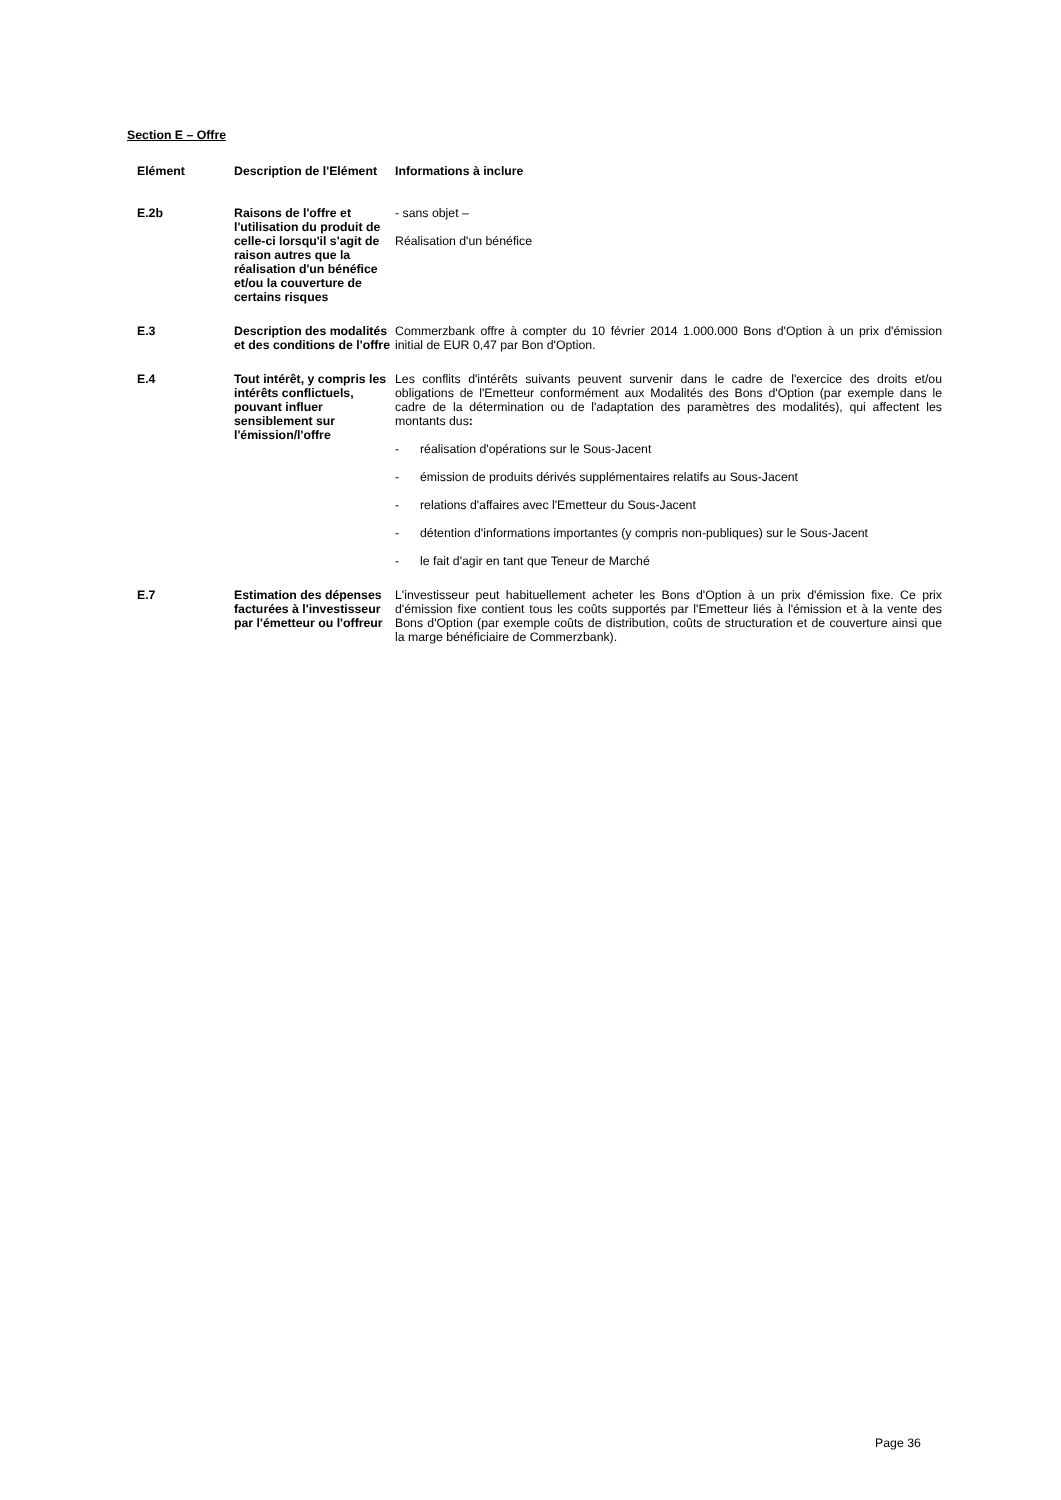Section E – Offre
| Elément | Description de l'Elément | Informations à inclure |
| --- | --- | --- |
| E.2b | Raisons de l'offre et l'utilisation du produit de celle-ci lorsqu'il s'agit de raison autres que la réalisation d'un bénéfice et/ou la couverture de certains risques | - sans objet – Réalisation d'un bénéfice |
| E.3 | Description des modalités et des conditions de l'offre | Commerzbank offre à compter du 10 février 2014 1.000.000 Bons d'Option à un prix d'émission initial de EUR 0,47 par Bon d'Option. |
| E.4 | Tout intérêt, y compris les intérêts conflictuels, pouvant influer sensiblement sur l'émission/l'offre | Les conflits d'intérêts suivants peuvent survenir dans le cadre de l'exercice des droits et/ou obligations de l'Emetteur conformément aux Modalités des Bons d'Option (par exemple dans le cadre de la détermination ou de l'adaptation des paramètres des modalités), qui affectent les montants dus : - réalisation d'opérations sur le Sous-Jacent - émission de produits dérivés supplémentaires relatifs au Sous-Jacent - relations d'affaires avec l'Emetteur du Sous-Jacent - détention d'informations importantes (y compris non-publiques) sur le Sous-Jacent - le fait d'agir en tant que Teneur de Marché |
| E.7 | Estimation des dépenses facturées à l'investisseur par l'émetteur ou l'offreur | L'investisseur peut habituellement acheter les Bons d'Option à un prix d'émission fixe. Ce prix d'émission fixe contient tous les coûts supportés par l'Emetteur liés à l'émission et à la vente des Bons d'Option (par exemple coûts de distribution, coûts de structuration et de couverture ainsi que la marge bénéficiaire de Commerzbank). |
Page 36